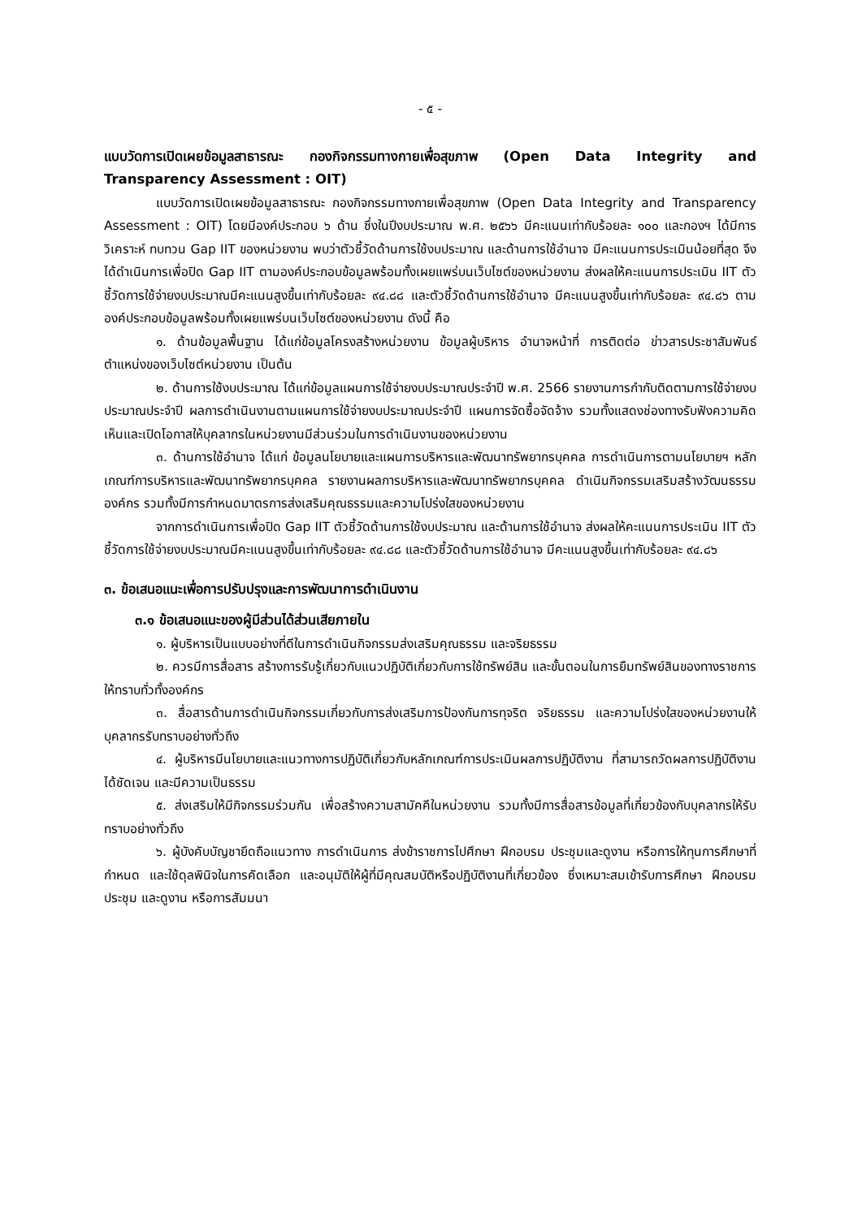- ๕ -
แบบวัดการเปิดเผยข้อมูลสาธารณะ กองกิจกรรมทางกายเพื่อสุขภาพ (Open Data Integrity and Transparency Assessment : OIT)
แบบวัดการเปิดเผยข้อมูลสาธารณะ กองกิจกรรมทางกายเพื่อสุขภาพ (Open Data Integrity and Transparency Assessment : OIT) โดยมีองค์ประกอบ ๖ ด้าน ซึ่งในปีงบประมาณ พ.ศ. ๒๕๖๖ มีคะแนนเท่ากับร้อยละ ๑๐๐ และกองฯ ได้มีการวิเคราะห์ ทบทวน Gap IIT ของหน่วยงาน พบว่าตัวชี้วัดด้านการใช้งบประมาณ และด้านการใช้อำนาจ มีคะแนนการประเมินน้อยที่สุด จึงได้ดำเนินการเพื่อปิด Gap IIT ตามองค์ประกอบข้อมูลพร้อมทั้งเผยแพร่บนเว็บไซต์ของหน่วยงาน ส่งผลให้คะแนนการประเมิน IIT ตัวชี้วัดการใช้จ่ายงบประมาณมีคะแนนสูงขึ้นเท่ากับร้อยละ ๙๔.๘๘ และตัวชี้วัดด้านการใช้อำนาจ มีคะแนนสูงขึ้นเท่ากับร้อยละ ๙๔.๘๖ ตามองค์ประกอบข้อมูลพร้อมทั้งเผยแพร่บนเว็บไซต์ของหน่วยงาน ดังนี้ คือ
๑. ด้านข้อมูลพื้นฐาน ได้แก่ข้อมูลโครงสร้างหน่วยงาน ข้อมูลผู้บริหาร อำนาจหน้าที่ การติดต่อ ข่าวสารประชาสัมพันธ์ ตำแหน่งของเว็บไซต์หน่วยงาน เป็นต้น
๒. ด้านการใช้งบประมาณ ได้แก่ข้อมูลแผนการใช้จ่ายงบประมาณประจำปี พ.ศ. 2566 รายงานการกำกับติดตามการใช้จ่ายงบประมาณประจำปี ผลการดำเนินงานตามแผนการใช้จ่ายงบประมาณประจำปี แผนการจัดซื้อจัดจ้าง รวมทั้งแสดงช่องทางรับฟังความคิดเห็นและเปิดโอกาสให้บุคลากรในหน่วยงานมีส่วนร่วมในการดำเนินงานของหน่วยงาน
๓. ด้านการใช้อำนาจ ได้แก่ ข้อมูลนโยบายและแผนการบริหารและพัฒนาทรัพยากรบุคคล การดำเนินการตามนโยบายฯ หลักเกณฑ์การบริหารและพัฒนาทรัพยากรบุคคล รายงานผลการบริหารและพัฒนาทรัพยากรบุคคล ดำเนินกิจกรรมเสริมสร้างวัฒนธรรมองค์กร รวมทั้งมีการกำหนดมาตรการส่งเสริมคุณธรรมและความโปร่งใสของหน่วยงาน
จากการดำเนินการเพื่อปิด Gap IIT ตัวชี้วัดด้านการใช้งบประมาณ และด้านการใช้อำนาจ ส่งผลให้คะแนนการประเมิน IIT ตัวชี้วัดการใช้จ่ายงบประมาณมีคะแนนสูงขึ้นเท่ากับร้อยละ ๙๔.๘๘ และตัวชี้วัดด้านการใช้อำนาจ มีคะแนนสูงขึ้นเท่ากับร้อยละ ๙๔.๘๖
๓. ข้อเสนอแนะเพื่อการปรับปรุงและการพัฒนาการดำเนินงาน
๓.๑ ข้อเสนอแนะของผู้มีส่วนได้ส่วนเสียภายใน
๑. ผู้บริหารเป็นแบบอย่างที่ดีในการดำเนินกิจกรรมส่งเสริมคุณธรรม และจริยธรรม
๒. ควรมีการสื่อสาร สร้างการรับรู้เกี่ยวกับแนวปฏิบัติเกี่ยวกับการใช้ทรัพย์สิน และขั้นตอนในการยืมทรัพย์สินของทางราชการให้ทราบทั่วทั้งองค์กร
๓. สื่อสารด้านการดำเนินกิจกรรมเกี่ยวกับการส่งเสริมการป้องกันการทุจริต จริยธรรม และความโปร่งใสของหน่วยงานให้บุคลากรรับทราบอย่างทั่วถึง
๔. ผู้บริหารมีนโยบายและแนวทางการปฏิบัติเกี่ยวกับหลักเกณฑ์การประเมินผลการปฏิบัติงาน ที่สามารถวัดผลการปฏิบัติงานได้ชัดเจน และมีความเป็นธรรม
๕. ส่งเสริมให้มีกิจกรรมร่วมกัน เพื่อสร้างความสามัคคีในหน่วยงาน รวมทั้งมีการสื่อสารข้อมูลที่เกี่ยวข้องกับบุคลากรให้รับทราบอย่างทั่วถึง
๖. ผู้บังคับบัญชายึดถือแนวทาง การดำเนินการ ส่งข้าราชการไปศึกษา ฝึกอบรม ประชุมและดูงาน หรือการให้ทุนการศึกษาที่กำหนด และใช้ดุลพินิจในการคัดเลือก และอนุมัติให้ผู้ที่มีคุณสมบัติหรือปฏิบัติงานที่เกี่ยวข้อง ซึ่งเหมาะสมเข้ารับการศึกษา ฝึกอบรม ประชุม และดูงาน หรือการสัมมนา